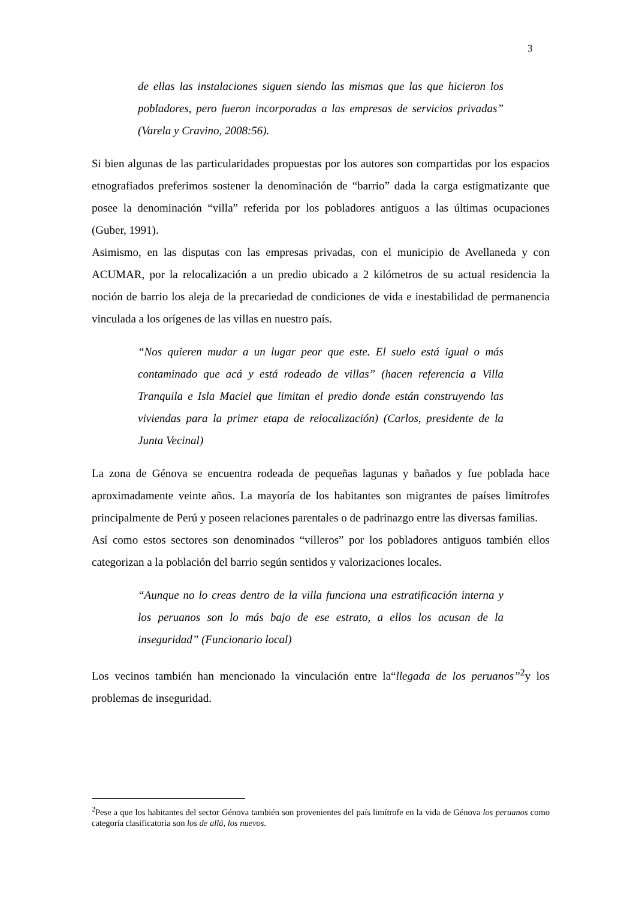3
de ellas las instalaciones siguen siendo las mismas que las que hicieron los pobladores, pero fueron incorporadas a las empresas de servicios privadas” (Varela y Cravino, 2008:56).
Si bien algunas de las particularidades propuestas por los autores son compartidas por los espacios etnografiados preferimos sostener la denominación de “barrio” dada la carga estigmatizante que posee la denominación “villa” referida por los pobladores antiguos a las últimas ocupaciones (Guber, 1991).
Asimismo, en las disputas con las empresas privadas, con el municipio de Avellaneda y con ACUMAR, por la relocalización a un predio ubicado a 2 kilómetros de su actual residencia la noción de barrio los aleja de la precariedad de condiciones de vida e inestabilidad de permanencia vinculada a los orígenes de las villas en nuestro país.
“Nos quieren mudar a un lugar peor que este. El suelo está igual o más contaminado que acá y está rodeado de villas” (hacen referencia a Villa Tranquila e Isla Maciel que limitan el predio donde están construyendo las viviendas para la primer etapa de relocalización) (Carlos, presidente de la Junta Vecinal)
La zona de Génova se encuentra rodeada de pequeñas lagunas y bañados y fue poblada hace aproximadamente veinte años. La mayoría de los habitantes son migrantes de países limítrofes principalmente de Perú y poseen relaciones parentales o de padrinazgo entre las diversas familias.
Así como estos sectores son denominados “villeros” por los pobladores antiguos también ellos categorizan a la población del barrio según sentidos y valorizaciones locales.
“Aunque no lo creas dentro de la villa funciona una estratificación interna y los peruanos son lo más bajo de ese estrato, a ellos los acusan de la inseguridad” (Funcionario local)
Los vecinos también han mencionado la vinculación entre la“llegada de los peruanos”<sup>2</sup>y los problemas de inseguridad.
<sup>2</sup> Pese a que los habitantes del sector Génova también son provenientes del país limítrofe en la vida de Génova los peruanos como categoría clasificatoria son los de allá, los nuevos.